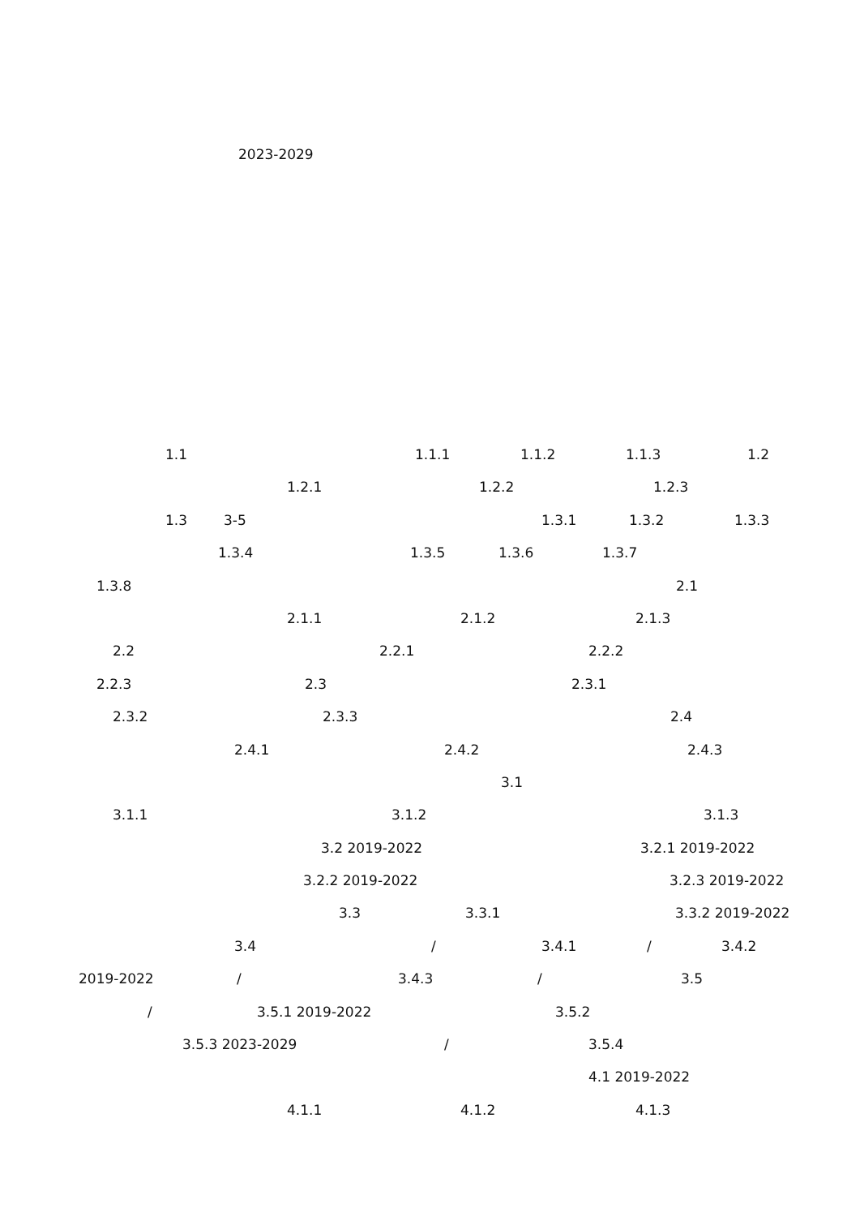2023-2029
1.1 1.1.1 1.1.2 1.1.3 1.2
1.2.1 1.2.2 1.2.3
1.3 3-5 1.3.1 1.3.2 1.3.3
1.3.4 1.3.5 1.3.6 1.3.7
1.3.8 2.1
2.1.1 2.1.2 2.1.3
2.2 2.2.1 2.2.2
2.2.3 2.3 2.3.1
2.3.2 2.3.3 2.4
2.4.1 2.4.2 2.4.3
3.1
3.1.1 3.1.2 3.1.3
3.2 2019-2022 3.2.1 2019-2022
3.2.2 2019-2022 3.2.3 2019-2022
3.3 3.3.1 3.3.2 2019-2022
3.4 / 3.4.1 / 3.4.2
2019-2022 / 3.4.3 / 3.5
/ 3.5.1 2019-2022 3.5.2
3.5.3 2023-2029 / 3.5.4
4.1 2019-2022
4.1.1 4.1.2 4.1.3